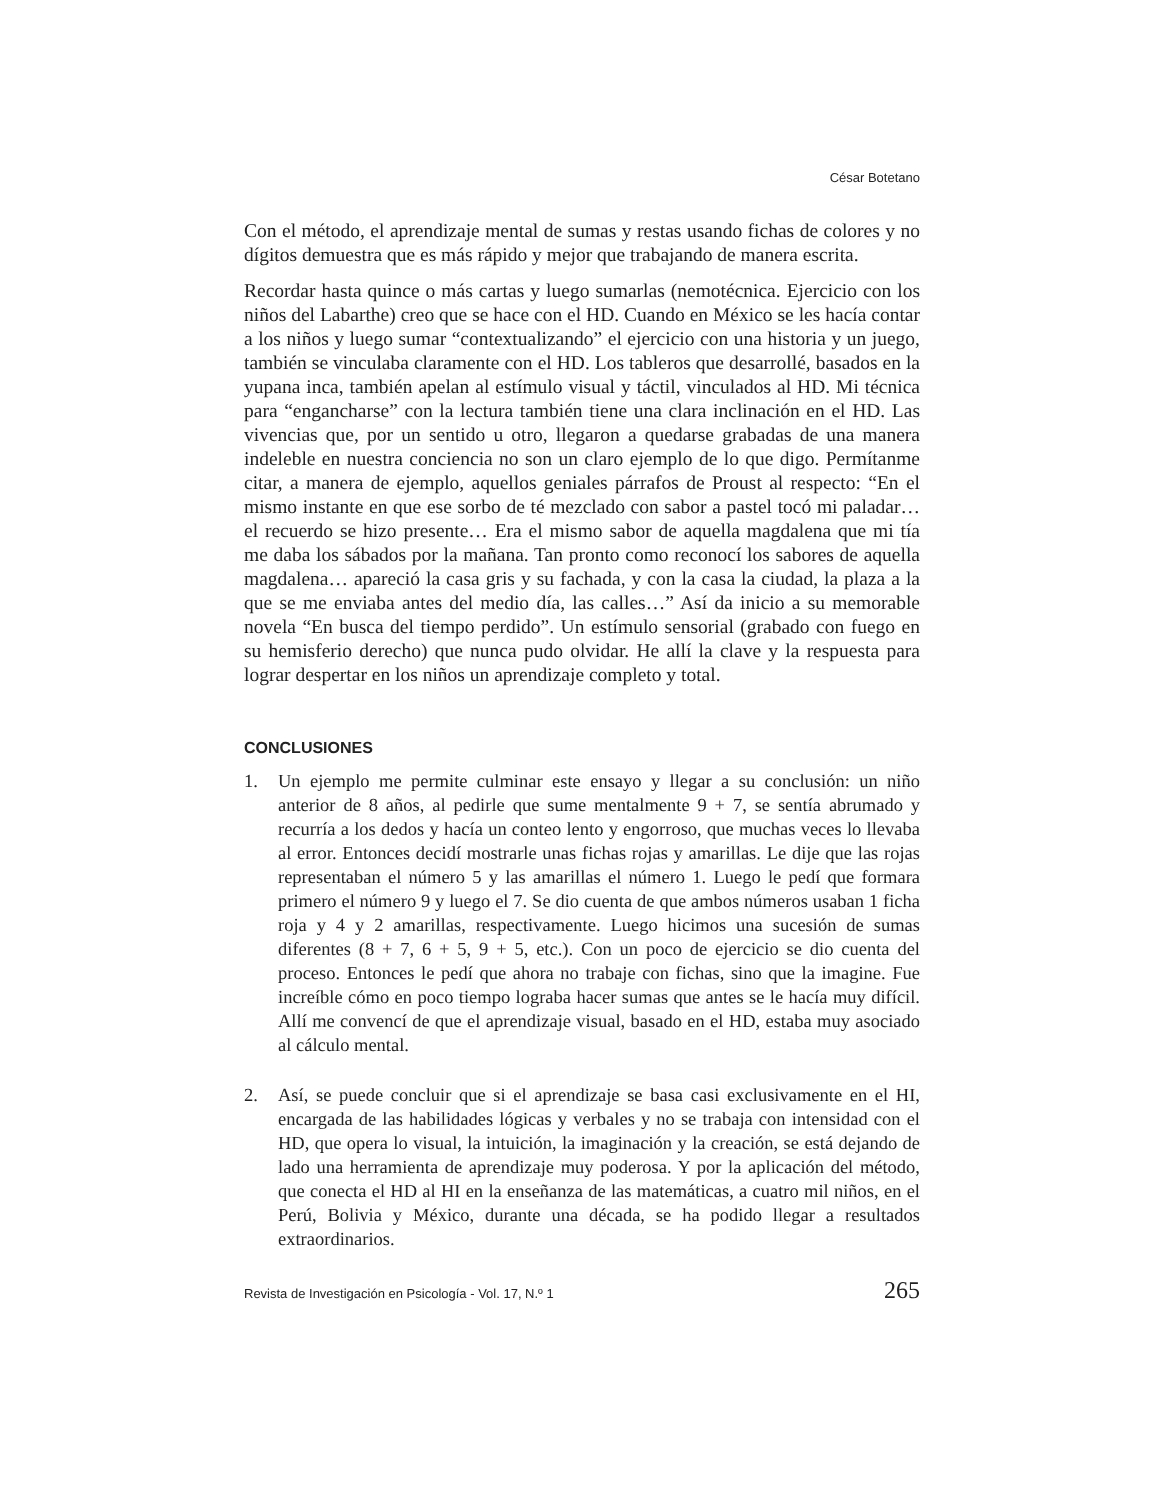César Botetano
Con el método, el aprendizaje mental de sumas y restas usando fichas de colores y no dígitos demuestra que es más rápido y mejor que trabajando de manera escrita.
Recordar hasta quince o más cartas y luego sumarlas (nemotécnica. Ejercicio con los niños del Labarthe) creo que se hace con el HD. Cuando en México se les hacía contar a los niños y luego sumar “contextualizando” el ejercicio con una historia y un juego, también se vinculaba claramente con el HD. Los tableros que desarrollé, basados en la yupana inca, también apelan al estímulo visual y táctil, vinculados al HD. Mi técnica para “engancharse” con la lectura también tiene una clara inclinación en el HD. Las vivencias que, por un sentido u otro, llegaron a quedarse grabadas de una manera indeleble en nuestra conciencia no son un claro ejemplo de lo que digo. Permítanme citar, a manera de ejemplo, aquellos geniales párrafos de Proust al respecto: “En el mismo instante en que ese sorbo de té mezclado con sabor a pastel tocó mi paladar… el recuerdo se hizo presente… Era el mismo sabor de aquella magdalena que mi tía me daba los sábados por la mañana. Tan pronto como reconocí los sabores de aquella magdalena… apareció la casa gris y su fachada, y con la casa la ciudad, la plaza a la que se me enviaba antes del medio día, las calles…” Así da inicio a su memorable novela “En busca del tiempo perdido”. Un estímulo sensorial (grabado con fuego en su hemisferio derecho) que nunca pudo olvidar. He allí la clave y la respuesta para lograr despertar en los niños un aprendizaje completo y total.
CONCLUSIONES
1. Un ejemplo me permite culminar este ensayo y llegar a su conclusión: un niño anterior de 8 años, al pedirle que sume mentalmente 9 + 7, se sentía abrumado y recurría a los dedos y hacía un conteo lento y engorroso, que muchas veces lo llevaba al error. Entonces decidí mostrarle unas fichas rojas y amarillas. Le dije que las rojas representaban el número 5 y las amarillas el número 1. Luego le pedí que formara primero el número 9 y luego el 7. Se dio cuenta de que ambos números usaban 1 ficha roja y 4 y 2 amarillas, respectivamente. Luego hicimos una sucesión de sumas diferentes (8 + 7, 6 + 5, 9 + 5, etc.). Con un poco de ejercicio se dio cuenta del proceso. Entonces le pedí que ahora no trabaje con fichas, sino que la imagine. Fue increíble cómo en poco tiempo lograba hacer sumas que antes se le hacía muy difícil. Allí me convencí de que el aprendizaje visual, basado en el HD, estaba muy asociado al cálculo mental.
2. Así, se puede concluir que si el aprendizaje se basa casi exclusivamente en el HI, encargada de las habilidades lógicas y verbales y no se trabaja con intensidad con el HD, que opera lo visual, la intuición, la imaginación y la creación, se está dejando de lado una herramienta de aprendizaje muy poderosa. Y por la aplicación del método, que conecta el HD al HI en la enseñanza de las matemáticas, a cuatro mil niños, en el Perú, Bolivia y México, durante una década, se ha podido llegar a resultados extraordinarios.
Revista de Investigación en Psicología - Vol. 17, N.º 1 265